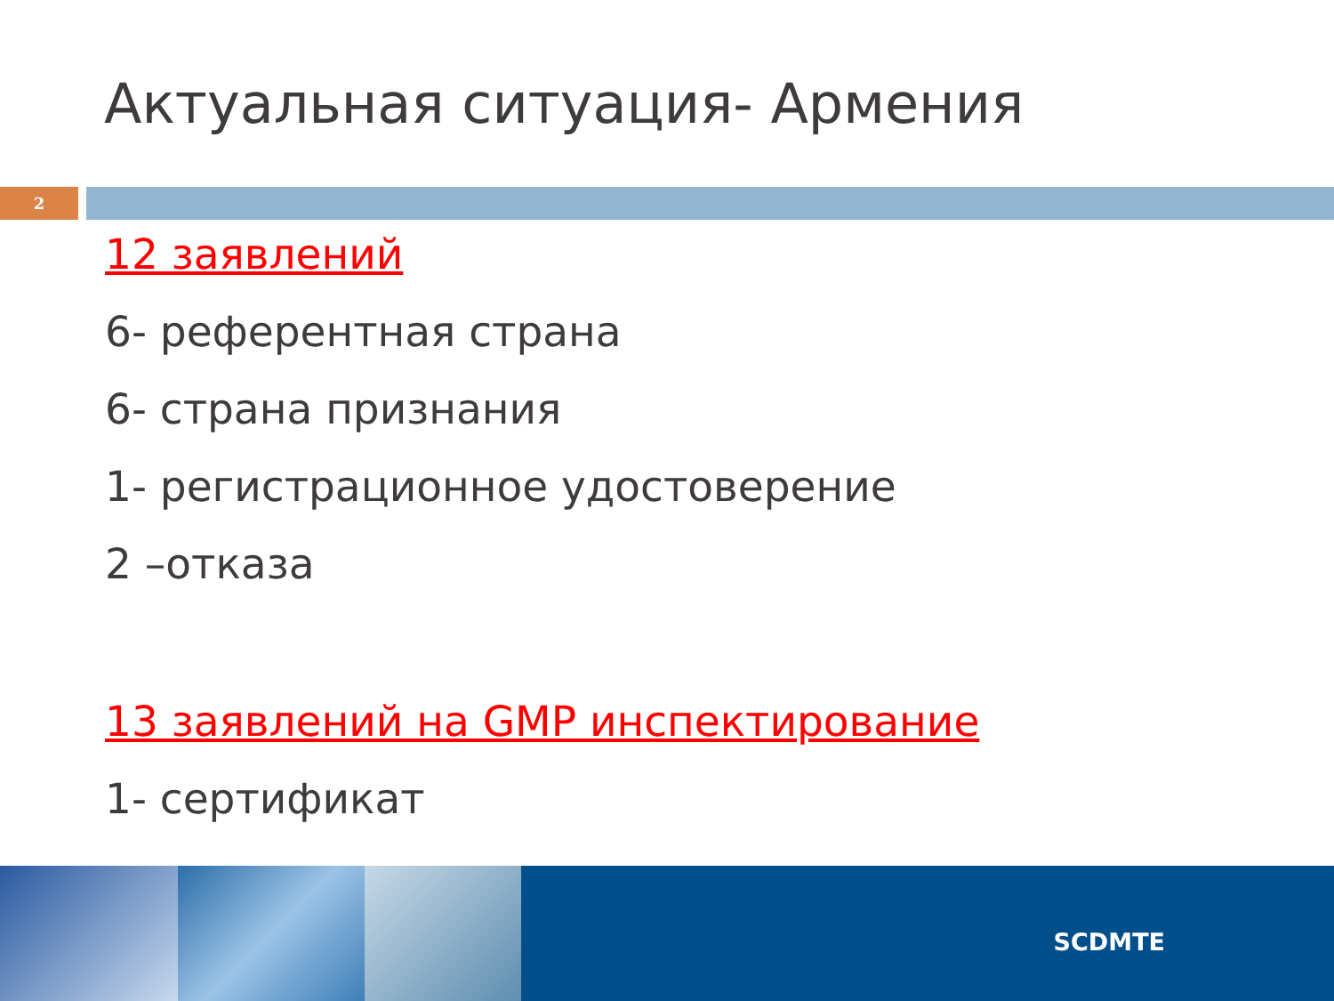Актуальная ситуация- Армения
2
12 заявлений
6- референтная страна
6- страна признания
1- регистрационное удостоверение
2 –отказа
13 заявлений на GMP инспектирование
1- сертификат
SCDMTE